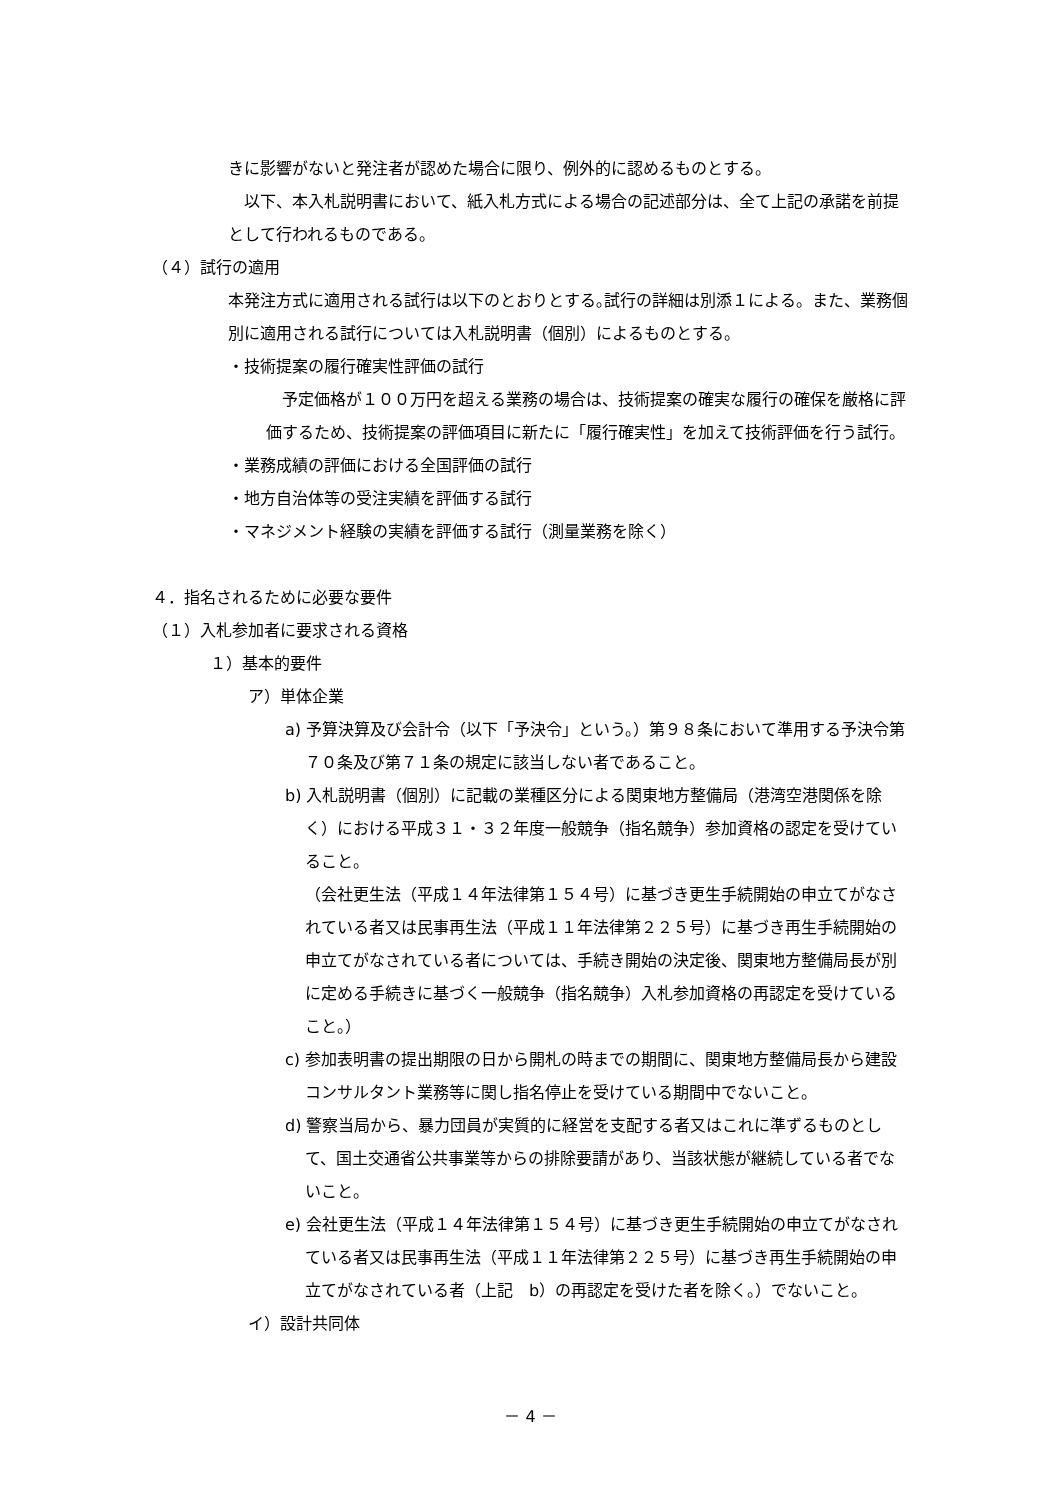きに影響がないと発注者が認めた場合に限り、例外的に認めるものとする。
　以下、本入札説明書において、紙入札方式による場合の記述部分は、全て上記の承諾を前提として行われるものである。
（４）試行の適用
本発注方式に適用される試行は以下のとおりとする｡試行の詳細は別添１による。また、業務個別に適用される試行については入札説明書（個別）によるものとする。
・技術提案の履行確実性評価の試行
　予定価格が１００万円を超える業務の場合は、技術提案の確実な履行の確保を厳格に評価するため、技術提案の評価項目に新たに「履行確実性」を加えて技術評価を行う試行。
・業務成績の評価における全国評価の試行
・地方自治体等の受注実績を評価する試行
・マネジメント経験の実績を評価する試行（測量業務を除く）
４．指名されるために必要な要件
（１）入札参加者に要求される資格
１）基本的要件
ア）単体企業
a) 予算決算及び会計令（以下「予決令」という。）第９８条において準用する予決令第７０条及び第７１条の規定に該当しない者であること。
b) 入札説明書（個別）に記載の業種区分による関東地方整備局（港湾空港関係を除く）における平成３１・３２年度一般競争（指名競争）参加資格の認定を受けていること。
（会社更生法（平成１４年法律第１５４号）に基づき更生手続開始の申立てがなされている者又は民事再生法（平成１１年法律第２２５号）に基づき再生手続開始の申立てがなされている者については、手続き開始の決定後、関東地方整備局長が別に定める手続きに基づく一般競争（指名競争）入札参加資格の再認定を受けていること。）
c) 参加表明書の提出期限の日から開札の時までの期間に、関東地方整備局長から建設コンサルタント業務等に関し指名停止を受けている期間中でないこと。
d) 警察当局から、暴力団員が実質的に経営を支配する者又はこれに準ずるものとして、国土交通省公共事業等からの排除要請があり、当該状態が継続している者でないこと。
e) 会社更生法（平成１４年法律第１５４号）に基づき更生手続開始の申立てがなされている者又は民事再生法（平成１１年法律第２２５号）に基づき再生手続開始の申立てがなされている者（上記　b）の再認定を受けた者を除く。）でないこと。
イ）設計共同体
－ 4 －